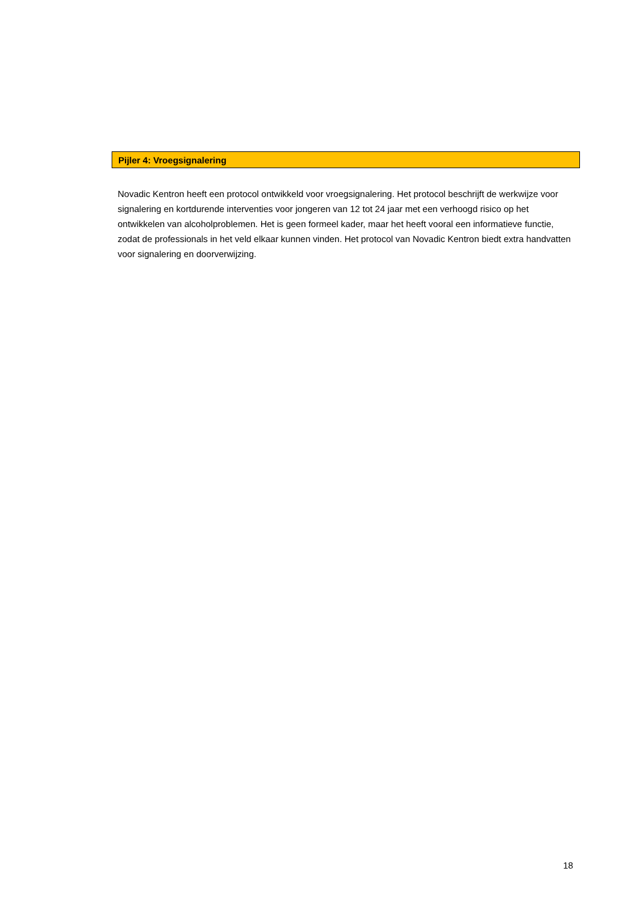Pijler 4: Vroegsignalering
Novadic Kentron heeft een protocol ontwikkeld voor vroegsignalering. Het protocol beschrijft de werkwijze voor signalering en kortdurende interventies voor jongeren van 12 tot 24 jaar met een verhoogd risico op het ontwikkelen van alcoholproblemen. Het is geen formeel kader, maar het heeft vooral een informatieve functie, zodat de professionals in het veld elkaar kunnen vinden. Het protocol van Novadic Kentron biedt extra handvatten voor signalering en doorverwijzing.
18